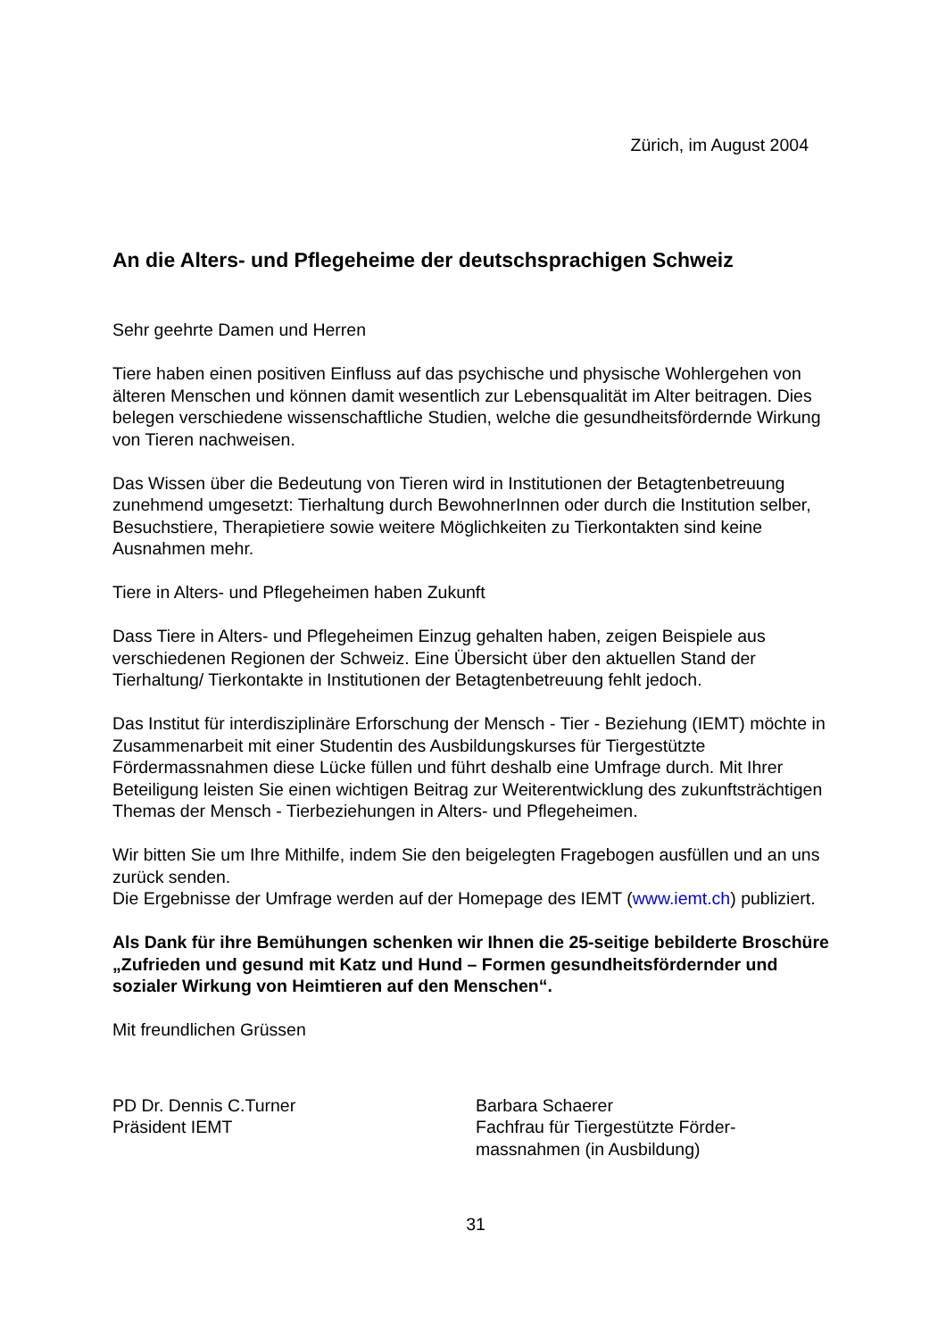Zürich, im August 2004
An die Alters- und Pflegeheime der deutschsprachigen Schweiz
Sehr geehrte Damen und Herren
Tiere haben einen positiven Einfluss auf das psychische und physische Wohlergehen von älteren Menschen und können damit wesentlich zur Lebensqualität im Alter beitragen. Dies belegen verschiedene wissenschaftliche Studien, welche die gesundheitsfördernde Wirkung von Tieren nachweisen.
Das Wissen über die Bedeutung von Tieren wird in Institutionen der Betagtenbetreuung zunehmend umgesetzt: Tierhaltung durch BewohnerInnen oder durch die Institution selber, Besuchstiere, Therapietiere sowie weitere Möglichkeiten zu Tierkontakten sind keine Ausnahmen mehr.
Tiere in Alters- und Pflegeheimen haben Zukunft
Dass Tiere in Alters- und Pflegeheimen Einzug gehalten haben, zeigen Beispiele aus verschiedenen Regionen der Schweiz. Eine Übersicht über den aktuellen Stand der Tierhaltung/ Tierkontakte in Institutionen der Betagtenbetreuung fehlt jedoch.
Das Institut für interdisziplinäre Erforschung der Mensch - Tier - Beziehung (IEMT) möchte in Zusammenarbeit mit einer Studentin des Ausbildungskurses für Tiergestützte Fördermassnahmen diese Lücke füllen und führt deshalb eine Umfrage durch. Mit Ihrer Beteiligung leisten Sie einen wichtigen Beitrag zur Weiterentwicklung des zukunftsträchtigen Themas der Mensch - Tierbeziehungen in Alters- und Pflegeheimen.
Wir bitten Sie um Ihre Mithilfe, indem Sie den beigelegten Fragebogen ausfüllen und an uns zurück senden.
Die Ergebnisse der Umfrage werden auf der Homepage des IEMT (www.iemt.ch) publiziert.
Als Dank für ihre Bemühungen schenken wir Ihnen die 25-seitige bebilderte Broschüre „Zufrieden und gesund mit Katz und Hund – Formen gesundheitsfördernder und sozialer Wirkung von Heimtieren auf den Menschen“.
Mit freundlichen Grüssen
PD Dr. Dennis C.Turner
Präsident IEMT
Barbara Schaerer
Fachfrau für Tiergestützte Förder-
massnahmen (in Ausbildung)
31